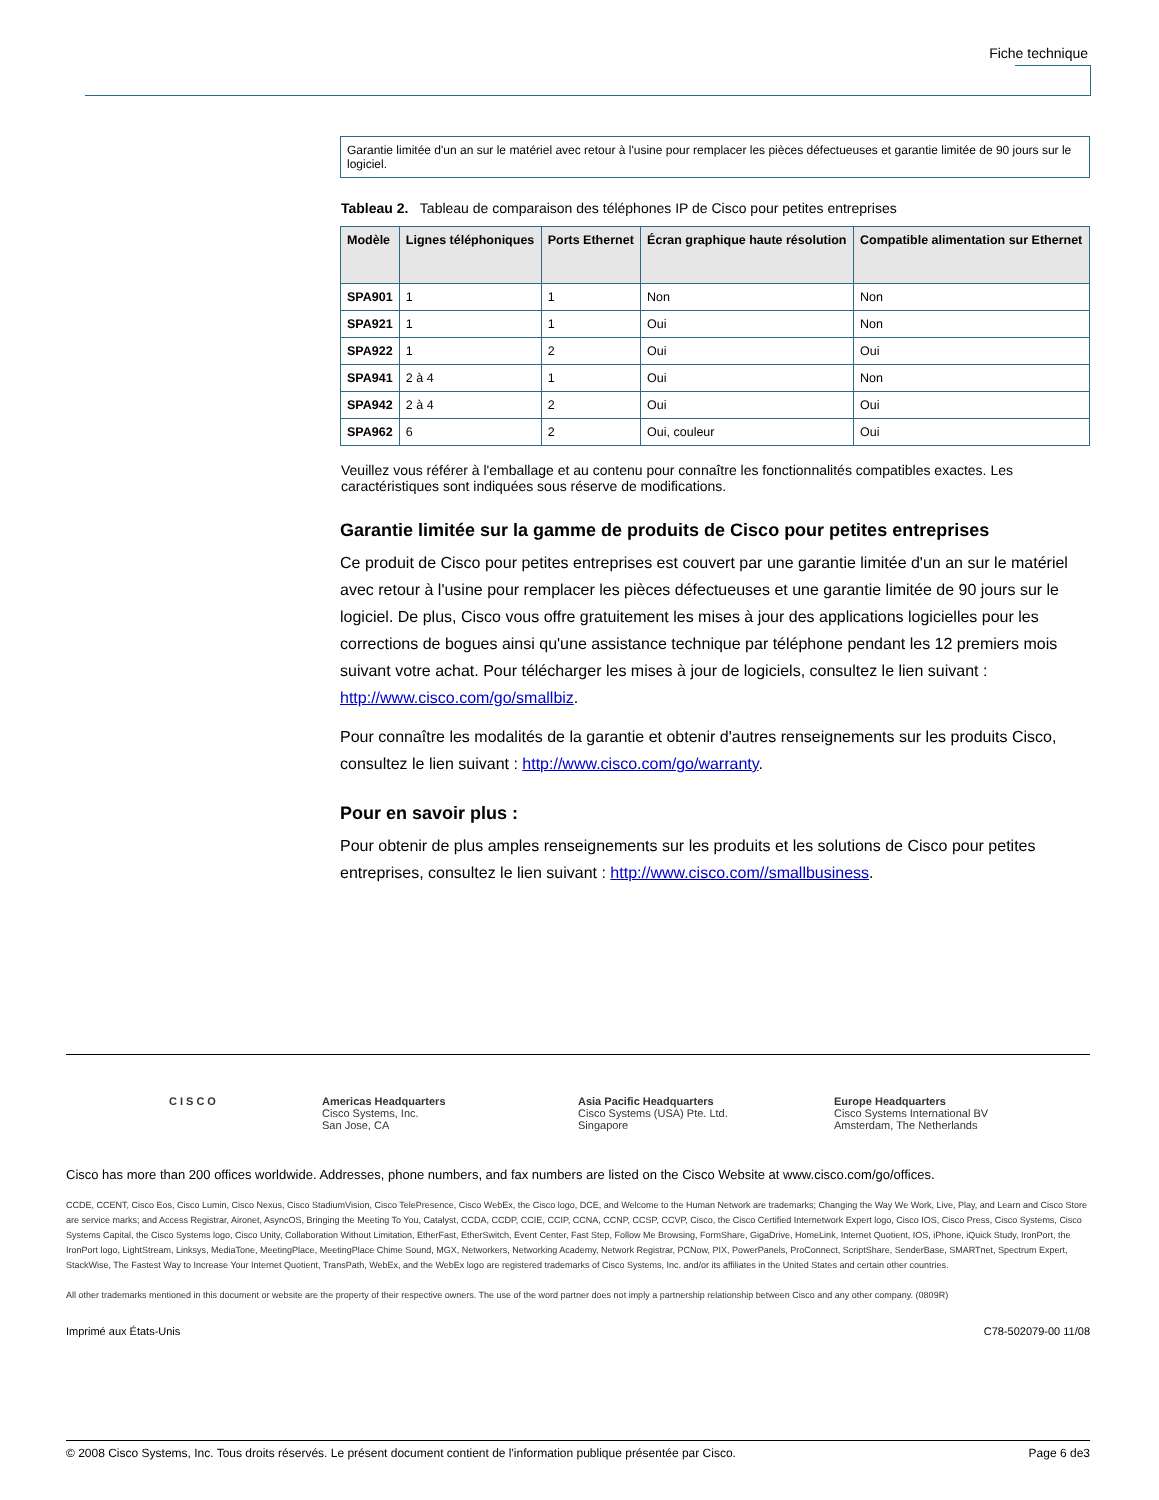Fiche technique
Garantie limitée d'un an sur le matériel avec retour à l'usine pour remplacer les pièces défectueuses et garantie limitée de 90 jours sur le logiciel.
Tableau 2. Tableau de comparaison des téléphones IP de Cisco pour petites entreprises
| Modèle | Lignes téléphoniques | Ports Ethernet | Écran graphique haute résolution | Compatible alimentation sur Ethernet |
| --- | --- | --- | --- | --- |
| SPA901 | 1 | 1 | Non | Non |
| SPA921 | 1 | 1 | Oui | Non |
| SPA922 | 1 | 2 | Oui | Oui |
| SPA941 | 2 à 4 | 1 | Oui | Non |
| SPA942 | 2 à 4 | 2 | Oui | Oui |
| SPA962 | 6 | 2 | Oui, couleur | Oui |
Veuillez vous référer à l'emballage et au contenu pour connaître les fonctionnalités compatibles exactes. Les caractéristiques sont indiquées sous réserve de modifications.
Garantie limitée sur la gamme de produits de Cisco pour petites entreprises
Ce produit de Cisco pour petites entreprises est couvert par une garantie limitée d'un an sur le matériel avec retour à l'usine pour remplacer les pièces défectueuses et une garantie limitée de 90 jours sur le logiciel. De plus, Cisco vous offre gratuitement les mises à jour des applications logicielles pour les corrections de bogues ainsi qu'une assistance technique par téléphone pendant les 12 premiers mois suivant votre achat. Pour télécharger les mises à jour de logiciels, consultez le lien suivant : http://www.cisco.com/go/smallbiz.
Pour connaître les modalités de la garantie et obtenir d'autres renseignements sur les produits Cisco, consultez le lien suivant : http://www.cisco.com/go/warranty.
Pour en savoir plus :
Pour obtenir de plus amples renseignements sur les produits et les solutions de Cisco pour petites entreprises, consultez le lien suivant : http://www.cisco.com//smallbusiness.
CISCO Americas Headquarters
Cisco Systems, Inc.
San Jose, CA
Asia Pacific Headquarters
Cisco Systems (USA) Pte. Ltd.
Singapore
Europe Headquarters
Cisco Systems International BV
Amsterdam, The Netherlands
Cisco has more than 200 offices worldwide. Addresses, phone numbers, and fax numbers are listed on the Cisco Website at www.cisco.com/go/offices.
CCDE, CCENT, Cisco Eos, Cisco Lumin, Cisco Nexus, Cisco StadiumVision, Cisco TelePresence, Cisco WebEx, the Cisco logo, DCE, and Welcome to the Human Network are trademarks; Changing the Way We Work, Live, Play, and Learn and Cisco Store are service marks; and Access Registrar, Aironet, AsyncOS, Bringing the Meeting To You, Catalyst, CCDA, CCDP, CCIE, CCIP, CCNA, CCNP, CCSP, CCVP, Cisco, the Cisco Certified Internetwork Expert logo, Cisco IOS, Cisco Press, Cisco Systems, Cisco Systems Capital, the Cisco Systems logo, Cisco Unity, Collaboration Without Limitation, EtherFast, EtherSwitch, Event Center, Fast Step, Follow Me Browsing, FormShare, GigaDrive, HomeLink, Internet Quotient, IOS, iPhone, iQuick Study, IronPort, the IronPort logo, LightStream, Linksys, MediaTone, MeetingPlace, MeetingPlace Chime Sound, MGX, Networkers, Networking Academy, Network Registrar, PCNow, PIX, PowerPanels, ProConnect, ScriptShare, SenderBase, SMARTnet, Spectrum Expert, StackWise, The Fastest Way to Increase Your Internet Quotient, TransPath, WebEx, and the WebEx logo are registered trademarks of Cisco Systems, Inc. and/or its affiliates in the United States and certain other countries.
All other trademarks mentioned in this document or website are the property of their respective owners. The use of the word partner does not imply a partnership relationship between Cisco and any other company. (0809R)
Imprimé aux États-Unis C78-502079-00 11/08
© 2008 Cisco Systems, Inc. Tous droits réservés. Le présent document contient de l'information publique présentée par Cisco. Page 6 de3